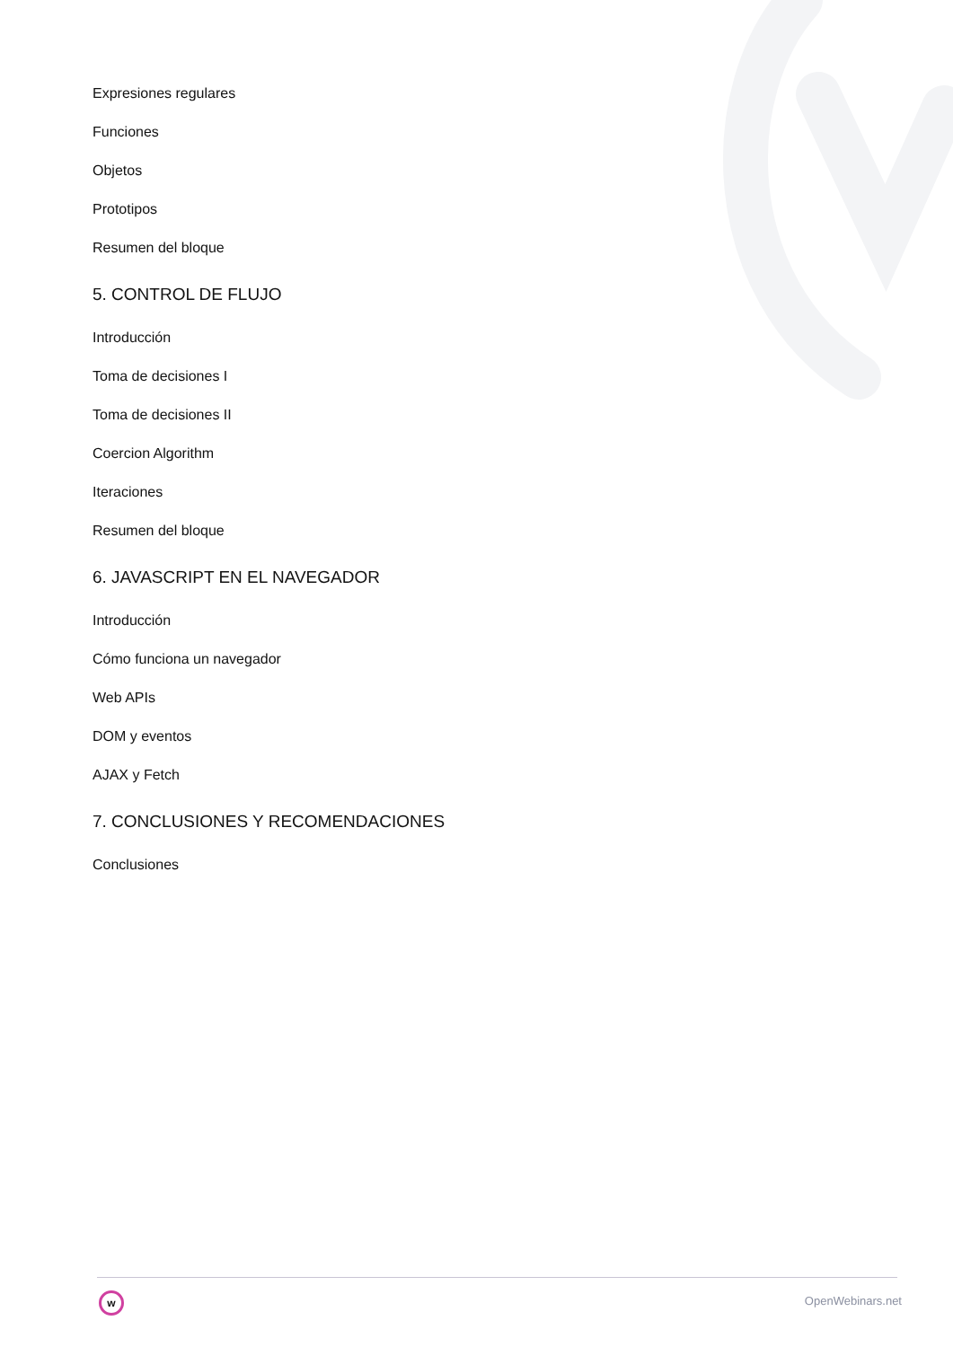Expresiones regulares
Funciones
Objetos
Prototipos
Resumen del bloque
5. CONTROL DE FLUJO
Introducción
Toma de decisiones I
Toma de decisiones II
Coercion Algorithm
Iteraciones
Resumen del bloque
6. JAVASCRIPT EN EL NAVEGADOR
Introducción
Cómo funciona un navegador
Web APIs
DOM y eventos
AJAX y Fetch
7. CONCLUSIONES Y RECOMENDACIONES
Conclusiones
w OpenWebinars.net